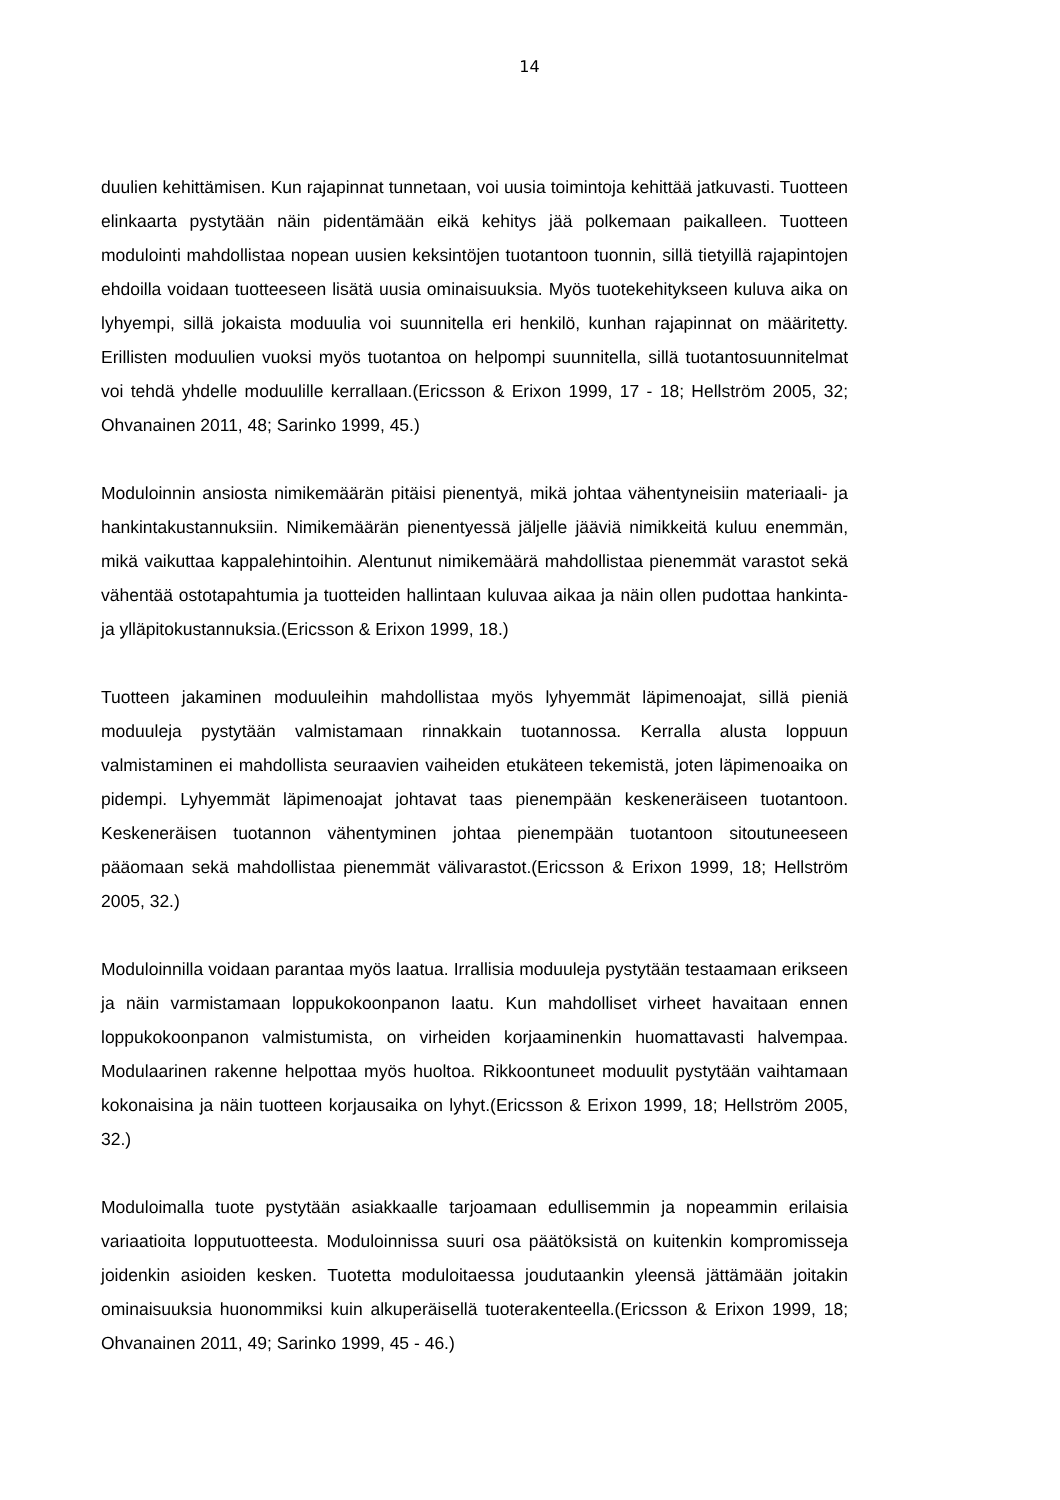14
duulien kehittämisen. Kun rajapinnat tunnetaan, voi uusia toimintoja kehittää jatkuvasti. Tuotteen elinkaarta pystytään näin pidentämään eikä kehitys jää polkemaan paikalleen. Tuotteen modulointi mahdollistaa nopean uusien keksintöjen tuotantoon tuonnin, sillä tietyillä rajapintojen ehdoilla voidaan tuotteeseen lisätä uusia ominaisuuksia. Myös tuotekehitykseen kuluva aika on lyhyempi, sillä jokaista moduulia voi suunnitella eri henkilö, kunhan rajapinnat on määritetty. Erillisten moduulien vuoksi myös tuotantoa on helpompi suunnitella, sillä tuotantosuunnitelmat voi tehdä yhdelle moduulille kerrallaan.(Ericsson & Erixon 1999, 17 - 18; Hellström 2005, 32; Ohvanainen 2011, 48; Sarinko 1999, 45.)
Moduloinnin ansiosta nimikemäärän pitäisi pienentyä, mikä johtaa vähentyneisiin materiaali- ja hankintakustannuksiin. Nimikemäärän pienentyessä jäljelle jääviä nimikkeitä kuluu enemmän, mikä vaikuttaa kappalehintoihin. Alentunut nimikemäärä mahdollistaa pienemmät varastot sekä vähentää ostotapahtumia ja tuotteiden hallintaan kuluvaa aikaa ja näin ollen pudottaa hankinta- ja ylläpitokustannuksia.(Ericsson & Erixon 1999, 18.)
Tuotteen jakaminen moduuleihin mahdollistaa myös lyhyemmät läpimenoajat, sillä pieniä moduuleja pystytään valmistamaan rinnakkain tuotannossa. Kerralla alusta loppuun valmistaminen ei mahdollista seuraavien vaiheiden etukäteen tekemistä, joten läpimenoaika on pidempi. Lyhyemmät läpimenoajat johtavat taas pienempään keskeneräiseen tuotantoon. Keskeneräisen tuotannon vähentyminen johtaa pienempään tuotantoon sitoutuneeseen pääomaan sekä mahdollistaa pienemmät välivarastot.(Ericsson & Erixon 1999, 18; Hellström 2005, 32.)
Moduloinnilla voidaan parantaa myös laatua. Irrallisia moduuleja pystytään testaamaan erikseen ja näin varmistamaan loppukokoonpanon laatu. Kun mahdolliset virheet havaitaan ennen loppukokoonpanon valmistumista, on virheiden korjaaminenkin huomattavasti halvempaa. Modulaarinen rakenne helpottaa myös huoltoa. Rikkoontuneet moduulit pystytään vaihtamaan kokonaisina ja näin tuotteen korjausaika on lyhyt.(Ericsson & Erixon 1999, 18; Hellström 2005, 32.)
Moduloimalla tuote pystytään asiakkaalle tarjoamaan edullisemmin ja nopeammin erilaisia variaatioita lopputuotteesta. Moduloinnissa suuri osa päätöksistä on kuitenkin kompromisseja joidenkin asioiden kesken. Tuotetta moduloitaessa joudutaankin yleensä jättämään joitakin ominaisuuksia huonommiksi kuin alkuperäisellä tuoterakenteella.(Ericsson & Erixon 1999, 18; Ohvanainen 2011, 49; Sarinko 1999, 45 - 46.)